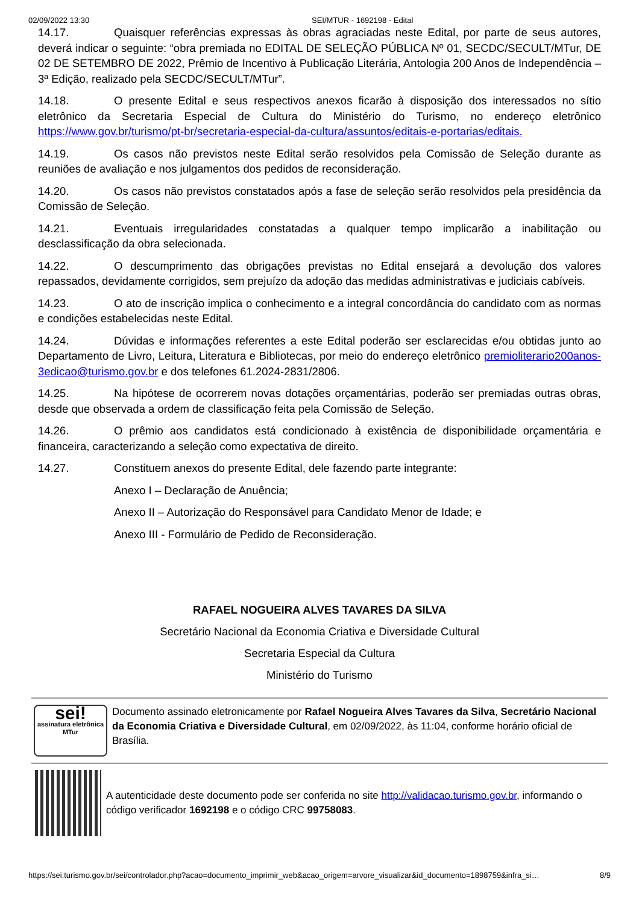02/09/2022 13:30 SEI/MTUR - 1692198 - Edital
14.17. Quaisquer referências expressas às obras agraciadas neste Edital, por parte de seus autores, deverá indicar o seguinte: “obra premiada no EDITAL DE SELEÇÃO PÚBLICA Nº 01, SECDC/SECULT/MTur, DE 02 DE SETEMBRO DE 2022, Prêmio de Incentivo à Publicação Literária, Antologia 200 Anos de Independência – 3ª Edição, realizado pela SECDC/SECULT/MTur”.
14.18. O presente Edital e seus respectivos anexos ficarão à disposição dos interessados no sítio eletrônico da Secretaria Especial de Cultura do Ministério do Turismo, no endereço eletrônico https://www.gov.br/turismo/pt-br/secretaria-especial-da-cultura/assuntos/editais-e-portarias/editais.
14.19. Os casos não previstos neste Edital serão resolvidos pela Comissão de Seleção durante as reuniões de avaliação e nos julgamentos dos pedidos de reconsideração.
14.20. Os casos não previstos constatados após a fase de seleção serão resolvidos pela presidência da Comissão de Seleção.
14.21. Eventuais irregularidades constatadas a qualquer tempo implicarão a inabilitação ou desclassificação da obra selecionada.
14.22. O descumprimento das obrigações previstas no Edital ensejará a devolução dos valores repassados, devidamente corrigidos, sem prejuízo da adoção das medidas administrativas e judiciais cabíveis.
14.23. O ato de inscrição implica o conhecimento e a integral concordância do candidato com as normas e condições estabelecidas neste Edital.
14.24. Dúvidas e informações referentes a este Edital poderão ser esclarecidas e/ou obtidas junto ao Departamento de Livro, Leitura, Literatura e Bibliotecas, por meio do endereço eletrônico premioliterario200anos-3edicao@turismo.gov.br e dos telefones 61.2024-2831/2806.
14.25. Na hipótese de ocorrerem novas dotações orçamentárias, poderão ser premiadas outras obras, desde que observada a ordem de classificação feita pela Comissão de Seleção.
14.26. O prêmio aos candidatos está condicionado à existência de disponibilidade orçamentária e financeira, caracterizando a seleção como expectativa de direito.
14.27. Constituem anexos do presente Edital, dele fazendo parte integrante:
Anexo I – Declaração de Anuência;
Anexo II – Autorização do Responsável para Candidato Menor de Idade; e
Anexo III - Formulário de Pedido de Reconsideração.
RAFAEL NOGUEIRA ALVES TAVARES DA SILVA
Secretário Nacional da Economia Criativa e Diversidade Cultural
Secretaria Especial da Cultura
Ministério do Turismo
sei!
assinatura eletrônica MTur
Documento assinado eletronicamente por Rafael Nogueira Alves Tavares da Silva, Secretário Nacional da Economia Criativa e Diversidade Cultural, em 02/09/2022, às 11:04, conforme horário oficial de Brasília.
A autenticidade deste documento pode ser conferida no site http://validacao.turismo.gov.br, informando o código verificador 1692198 e o código CRC 99758083.
https://sei.turismo.gov.br/sei/controlador.php?acao=documento_imprimir_web&acao_origem=arvore_visualizar&id_documento=1898759&infra_si… 8/9